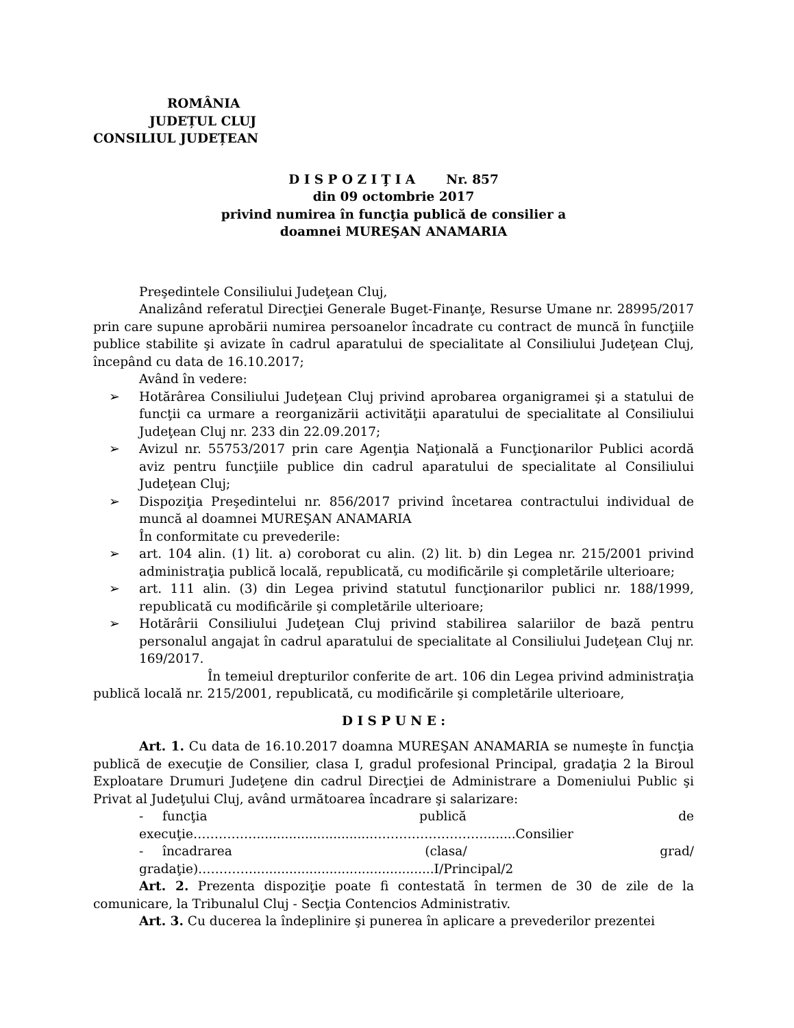ROMÂNIA
JUDEȚUL CLUJ
CONSILIUL JUDEȚEAN
D I S P O Z I Ţ I A Nr. 857
din 09 octombrie 2017
privind numirea în funcţia publică de consilier a
doamnei MUREŞAN ANAMARIA
Preşedintele Consiliului Judeţean Cluj,
Analizând referatul Direcţiei Generale Buget-Finanţe, Resurse Umane nr. 28995/2017 prin care supune aprobării numirea persoanelor încadrate cu contract de muncă în funcţiile publice stabilite şi avizate în cadrul aparatului de specialitate al Consiliului Judeţean Cluj, începând cu data de 16.10.2017;
Având în vedere:
➢ Hotărârea Consiliului Judeţean Cluj privind aprobarea organigramei şi a statului de funcţii ca urmare a reorganizării activităţii aparatului de specialitate al Consiliului Judeţean Cluj nr. 233 din 22.09.2017;
➢ Avizul nr. 55753/2017 prin care Agenţia Naţională a Funcţionarilor Publici acordă aviz pentru funcţiile publice din cadrul aparatului de specialitate al Consiliului Judeţean Cluj;
➢ Dispoziţia Preşedintelui nr. 856/2017 privind încetarea contractului individual de muncă al doamnei MUREŞAN ANAMARIA
În conformitate cu prevederile:
➢ art. 104 alin. (1) lit. a) coroborat cu alin. (2) lit. b) din Legea nr. 215/2001 privind administraţia publică locală, republicată, cu modificările şi completările ulterioare;
➢ art. 111 alin. (3) din Legea privind statutul funcţionarilor publici nr. 188/1999, republicată cu modificările şi completările ulterioare;
➢ Hotărârii Consiliului Judeţean Cluj privind stabilirea salariilor de bază pentru personalul angajat în cadrul aparatului de specialitate al Consiliului Judeţean Cluj nr. 169/2017.
În temeiul drepturilor conferite de art. 106 din Legea privind administraţia publică locală nr. 215/2001, republicată, cu modificările şi completările ulterioare,
D I S P U N E :
Art. 1. Cu data de 16.10.2017 doamna MUREŞAN ANAMARIA se numeşte în funcţia publică de execuţie de Consilier, clasa I, gradul profesional Principal, gradaţia 2 la Biroul Exploatare Drumuri Judeţene din cadrul Direcţiei de Administrare a Domeniului Public şi Privat al Judeţului Cluj, având următoarea încadrare şi salarizare:
- funcţia publică de execuţie……………............................………………………........Consilier
- încadrarea (clasa/ grad/ gradaţie)…………..............................................I/Principal/2
Art. 2. Prezenta dispoziţie poate fi contestată în termen de 30 de zile de la comunicare, la Tribunalul Cluj - Secţia Contencios Administrativ.
Art. 3. Cu ducerea la îndeplinire şi punerea în aplicare a prevederilor prezentei